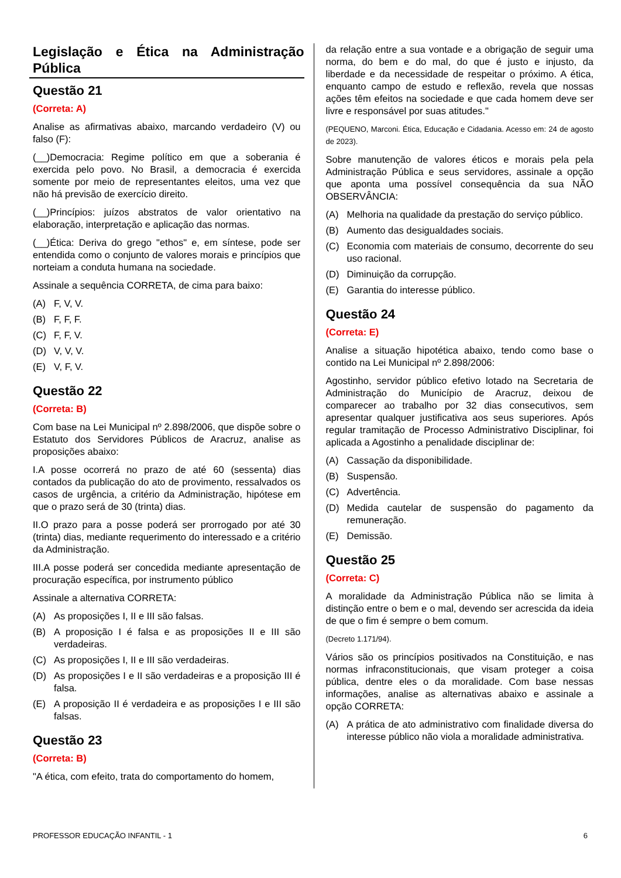Legislação e Ética na Administração Pública
Questão 21
(Correta: A)
Analise as afirmativas abaixo, marcando verdadeiro (V) ou falso (F):
(__)Democracia: Regime político em que a soberania é exercida pelo povo. No Brasil, a democracia é exercida somente por meio de representantes eleitos, uma vez que não há previsão de exercício direito.
(__)Princípios: juízos abstratos de valor orientativo na elaboração, interpretação e aplicação das normas.
(__)Ética: Deriva do grego "ethos" e, em síntese, pode ser entendida como o conjunto de valores morais e princípios que norteiam a conduta humana na sociedade.
Assinale a sequência CORRETA, de cima para baixo:
(A) F, V, V.
(B) F, F, F.
(C) F, F, V.
(D) V, V, V.
(E) V, F, V.
Questão 22
(Correta: B)
Com base na Lei Municipal nº 2.898/2006, que dispõe sobre o Estatuto dos Servidores Públicos de Aracruz, analise as proposições abaixo:
I.A posse ocorrerá no prazo de até 60 (sessenta) dias contados da publicação do ato de provimento, ressalvados os casos de urgência, a critério da Administração, hipótese em que o prazo será de 30 (trinta) dias.
II.O prazo para a posse poderá ser prorrogado por até 30 (trinta) dias, mediante requerimento do interessado e a critério da Administração.
III.A posse poderá ser concedida mediante apresentação de procuração específica, por instrumento público
Assinale a alternativa CORRETA:
(A) As proposições I, II e III são falsas.
(B) A proposição I é falsa e as proposições II e III são verdadeiras.
(C) As proposições I, II e III são verdadeiras.
(D) As proposições I e II são verdadeiras e a proposição III é falsa.
(E) A proposição II é verdadeira e as proposições I e III são falsas.
Questão 23
(Correta: B)
"A ética, com efeito, trata do comportamento do homem,
da relação entre a sua vontade e a obrigação de seguir uma norma, do bem e do mal, do que é justo e injusto, da liberdade e da necessidade de respeitar o próximo. A ética, enquanto campo de estudo e reflexão, revela que nossas ações têm efeitos na sociedade e que cada homem deve ser livre e responsável por suas atitudes."
(PEQUENO, Marconi. Ética, Educação e Cidadania. Acesso em: 24 de agosto de 2023).
Sobre manutenção de valores éticos e morais pela pela Administração Pública e seus servidores, assinale a opção que aponta uma possível consequência da sua NÃO OBSERVÂNCIA:
(A) Melhoria na qualidade da prestação do serviço público.
(B) Aumento das desigualdades sociais.
(C) Economia com materiais de consumo, decorrente do seu uso racional.
(D) Diminuição da corrupção.
(E) Garantia do interesse público.
Questão 24
(Correta: E)
Analise a situação hipotética abaixo, tendo como base o contido na Lei Municipal nº 2.898/2006:
Agostinho, servidor público efetivo lotado na Secretaria de Administração do Município de Aracruz, deixou de comparecer ao trabalho por 32 dias consecutivos, sem apresentar qualquer justificativa aos seus superiores. Após regular tramitação de Processo Administrativo Disciplinar, foi aplicada a Agostinho a penalidade disciplinar de:
(A) Cassação da disponibilidade.
(B) Suspensão.
(C) Advertência.
(D) Medida cautelar de suspensão do pagamento da remuneração.
(E) Demissão.
Questão 25
(Correta: C)
A moralidade da Administração Pública não se limita à distinção entre o bem e o mal, devendo ser acrescida da ideia de que o fim é sempre o bem comum.
(Decreto 1.171/94).
Vários são os princípios positivados na Constituição, e nas normas infraconstitucionais, que visam proteger a coisa pública, dentre eles o da moralidade. Com base nessas informações, analise as alternativas abaixo e assinale a opção CORRETA:
(A) A prática de ato administrativo com finalidade diversa do interesse público não viola a moralidade administrativa.
PROFESSOR EDUCAÇÃO INFANTIL - 1 6